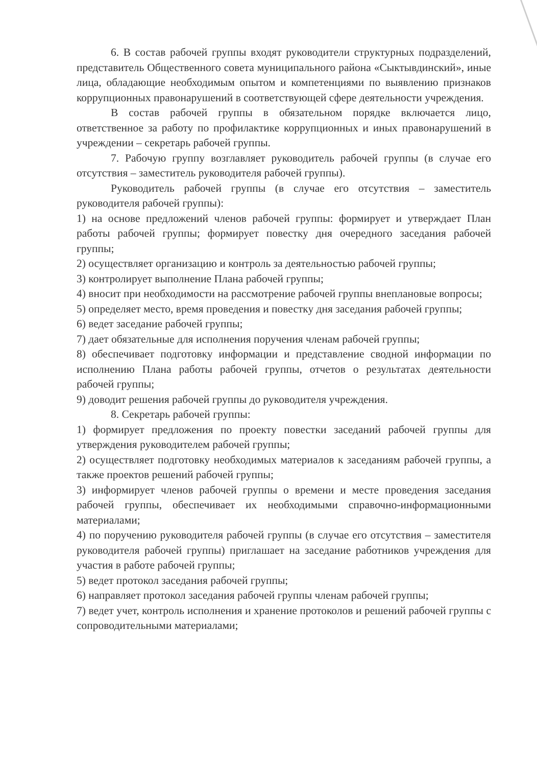6. В состав рабочей группы входят руководители структурных подразделений, представитель Общественного совета муниципального района «Сыктывдинский», иные лица, обладающие необходимым опытом и компетенциями по выявлению признаков коррупционных правонарушений в соответствующей сфере деятельности учреждения.
В состав рабочей группы в обязательном порядке включается лицо, ответственное за работу по профилактике коррупционных и иных правонарушений в учреждении – секретарь рабочей группы.
7. Рабочую группу возглавляет руководитель рабочей группы (в случае его отсутствия – заместитель руководителя рабочей группы).
Руководитель рабочей группы (в случае его отсутствия – заместитель руководителя рабочей группы):
1) на основе предложений членов рабочей группы: формирует и утверждает План работы рабочей группы; формирует повестку дня очередного заседания рабочей группы;
2) осуществляет организацию и контроль за деятельностью рабочей группы;
3) контролирует выполнение Плана рабочей группы;
4) вносит при необходимости на рассмотрение рабочей группы внеплановые вопросы;
5) определяет место, время проведения и повестку дня заседания рабочей группы;
6) ведет заседание рабочей группы;
7) дает обязательные для исполнения поручения членам рабочей группы;
8) обеспечивает подготовку информации и представление сводной информации по исполнению Плана работы рабочей группы, отчетов о результатах деятельности рабочей группы;
9) доводит решения рабочей группы до руководителя учреждения.
8. Секретарь рабочей группы:
1) формирует предложения по проекту повестки заседаний рабочей группы для утверждения руководителем рабочей группы;
2) осуществляет подготовку необходимых материалов к заседаниям рабочей группы, а также проектов решений рабочей группы;
3) информирует членов рабочей группы о времени и месте проведения заседания рабочей группы, обеспечивает их необходимыми справочно-информационными материалами;
4) по поручению руководителя рабочей группы (в случае его отсутствия – заместителя руководителя рабочей группы) приглашает на заседание работников учреждения для участия в работе рабочей группы;
5) ведет протокол заседания рабочей группы;
6) направляет протокол заседания рабочей группы членам рабочей группы;
7) ведет учет, контроль исполнения и хранение протоколов и решений рабочей группы с сопроводительными материалами;